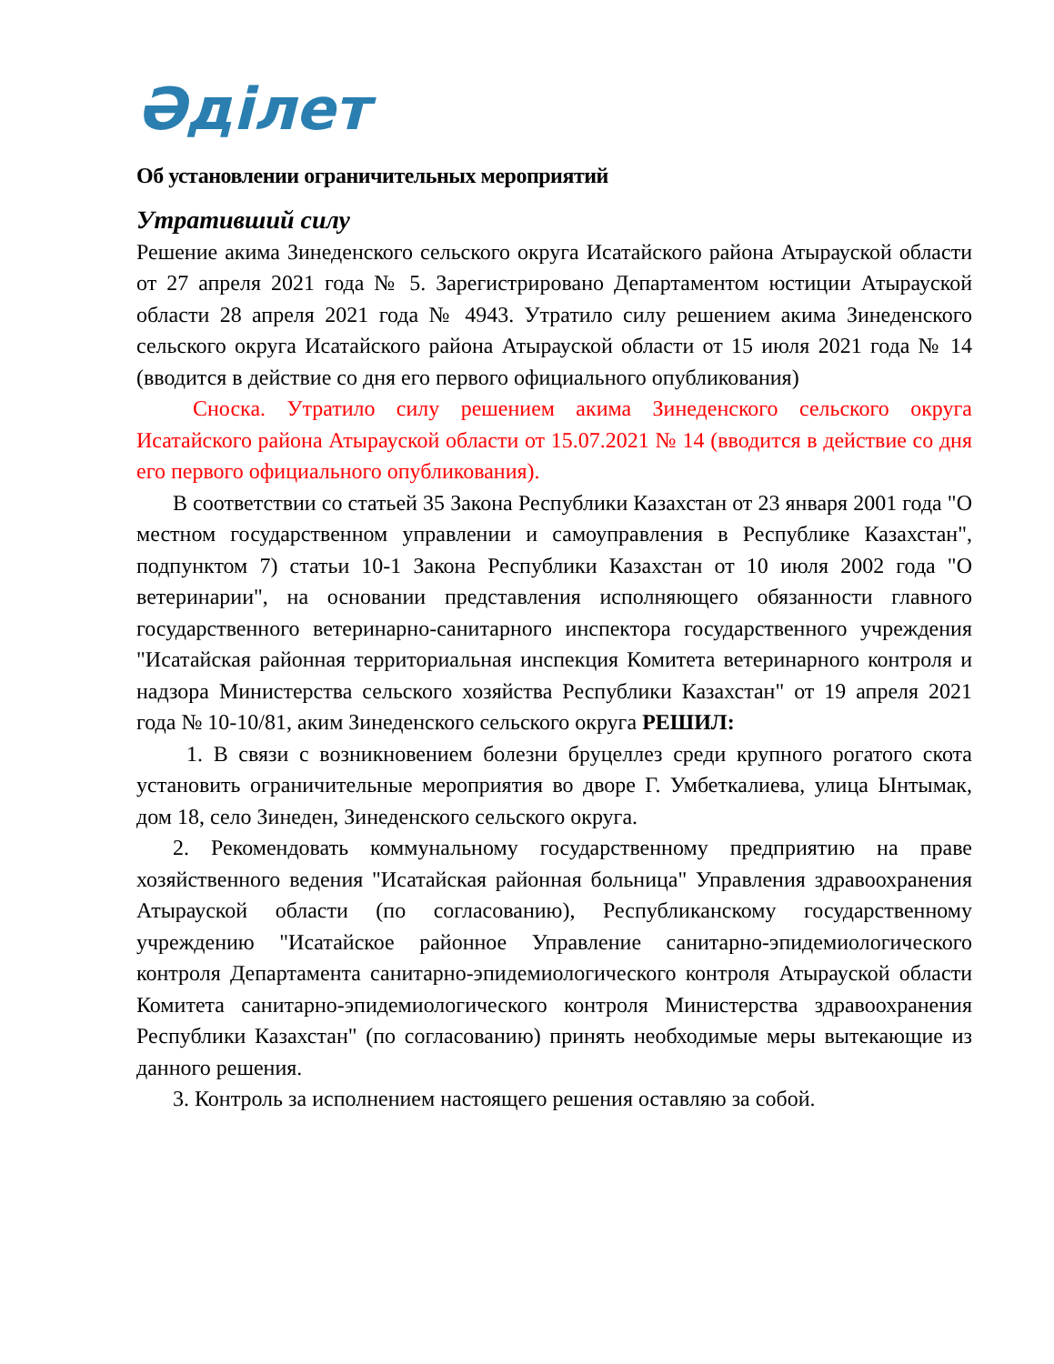Әділет
Об установлении ограничительных мероприятий
Утративший силу
Решение акима Зинеденского сельского округа Исатайского района Атырауской области от 27 апреля 2021 года № 5. Зарегистрировано Департаментом юстиции Атырауской области 28 апреля 2021 года № 4943. Утратило силу решением акима Зинеденского сельского округа Исатайского района Атырауской области от 15 июля 2021 года № 14 (вводится в действие со дня его первого официального опубликования)
Сноска. Утратило силу решением акима Зинеденского сельского округа Исатайского района Атырауской области от 15.07.2021 № 14 (вводится в действие со дня его первого официального опубликования).
В соответствии со статьей 35 Закона Республики Казахстан от 23 января 2001 года "О местном государственном управлении и самоуправления в Республике Казахстан", подпунктом 7) статьи 10-1 Закона Республики Казахстан от 10 июля 2002 года "О ветеринарии", на основании представления исполняющего обязанности главного государственного ветеринарно-санитарного инспектора государственного учреждения "Исатайская районная территориальная инспекция Комитета ветеринарного контроля и надзора Министерства сельского хозяйства Республики Казахстан" от 19 апреля 2021 года № 10-10/81, аким Зинеденского сельского округа РЕШИЛ:
1. В связи с возникновением болезни бруцеллез среди крупного рогатого скота установить ограничительные мероприятия во дворе Г. Умбеткалиева, улица Ынтымак, дом 18, село Зинеден, Зинеденского сельского округа.
2. Рекомендовать коммунальному государственному предприятию на праве хозяйственного ведения "Исатайская районная больница" Управления здравоохранения Атырауской области (по согласованию), Республиканскому государственному учреждению "Исатайское районное Управление санитарно-эпидемиологического контроля Департамента санитарно-эпидемиологического контроля Атырауской области Комитета санитарно-эпидемиологического контроля Министерства здравоохранения Республики Казахстан" (по согласованию) принять необходимые меры вытекающие из данного решения.
3. Контроль за исполнением настоящего решения оставляю за собой.